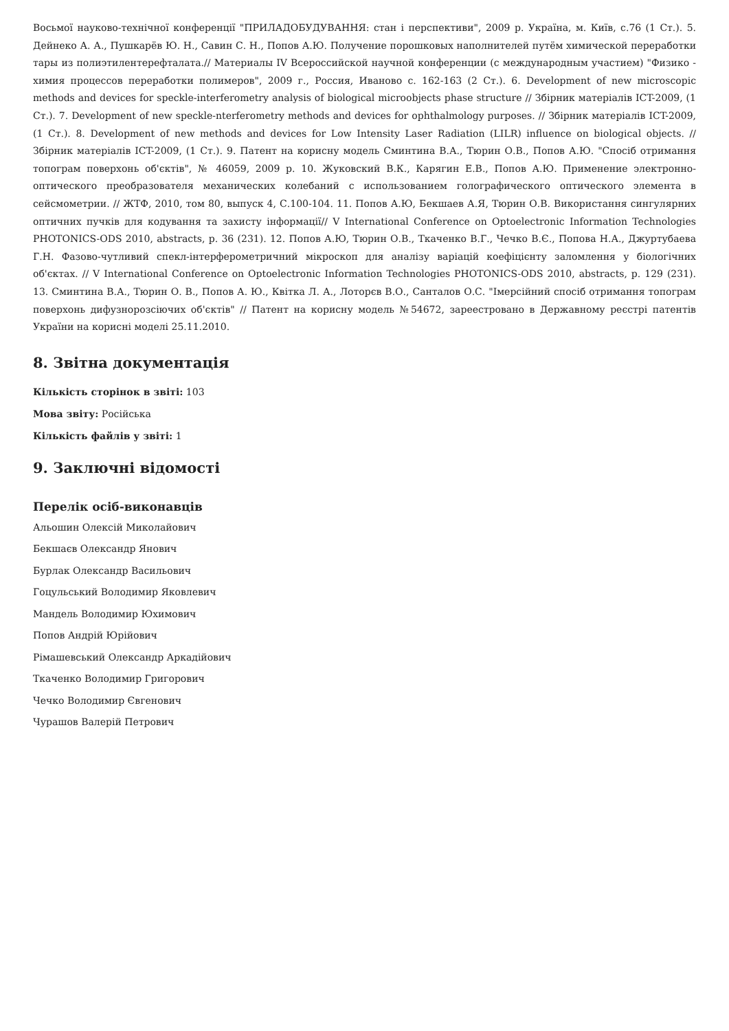Восьмої науково-технічної конференції "ПРИЛАДОБУДУВАННЯ: стан і перспективи", 2009 р. Україна, м. Київ, с.76 (1 Ст.). 5. Дейнеко А. А., Пушкарёв Ю. Н., Савин С. Н., Попов А.Ю. Получение порошковых наполнителей путём химической переработки тары из полиэтилентерефталата.// Материалы IV Всероссийской научной конференции (с международным участием) "Физико - химия процессов переработки полимеров", 2009 г., Россия, Иваново с. 162-163 (2 Ст.). 6. Development of new microscopic methods and devices for speckle-interferometry analysis of biological microobjects phase structure // Збірник матеріалів ICT-2009, (1 Ст.). 7. Development of new speckle-nterferometry methods and devices for ophthalmology purposes. // Збірник матеріалів ICT-2009, (1 Ст.). 8. Development of new methods and devices for Low Intensity Laser Radiation (LILR) influence on biological objects. // Збірник матеріалів ICT-2009, (1 Ст.). 9. Патент на корисну модель Сминтина В.А., Тюрин О.В., Попов А.Ю. "Спосіб отримання топограм поверхонь об'єктів", № 46059, 2009 р. 10. Жуковский В.К., Карягин Е.В., Попов А.Ю. Применение электронно-оптического преобразователя механических колебаний с использованием голографического оптического элемента в сейсмометрии. // ЖТФ, 2010, том 80, выпуск 4, С.100-104. 11. Попов А.Ю, Бекшаев А.Я, Тюрин О.В. Використання сингулярних оптичних пучків для кодування та захисту інформації// V International Conference on Optoelectronic Information Technologies PHOTONICS-ODS 2010, abstracts, p. 36 (231). 12. Попов А.Ю, Тюрин О.В., Ткаченко В.Г., Чечко В.Є., Попова Н.А., Джуртубаева Г.Н. Фазово-чутливий спекл-інтерферометричний мікроскоп для аналізу варіацій коефіцієнту заломлення у біологічних об'єктах. // V International Conference on Optoelectronic Information Technologies PHOTONICS-ODS 2010, abstracts, p. 129 (231). 13. Сминтина В.А., Тюрин О. В., Попов А. Ю., Квітка Л. А., Лоторєв В.О., Санталов О.С. "Імерсійний спосіб отримання топограм поверхонь дифузнорозсіючих об'єктів" // Патент на корисну модель №54672, зареестровано в Державному реєстрі патентів України на корисні моделі 25.11.2010.
8. Звітна документація
Кількість сторінок в звіті: 103
Мова звіту: Російська
Кількість файлів у звіті: 1
9. Заключні відомості
Перелік осіб-виконавців
Альошин Олексій Миколайович
Бекшаєв Олександр Янович
Бурлак Олександр Васильович
Гоцульський Володимир Яковлевич
Мандель Володимир Юхимович
Попов Андрій Юрійович
Рімашевський Олександр Аркадійович
Ткаченко Володимир Григорович
Чечко Володимир Євгенович
Чурашов Валерій Петрович